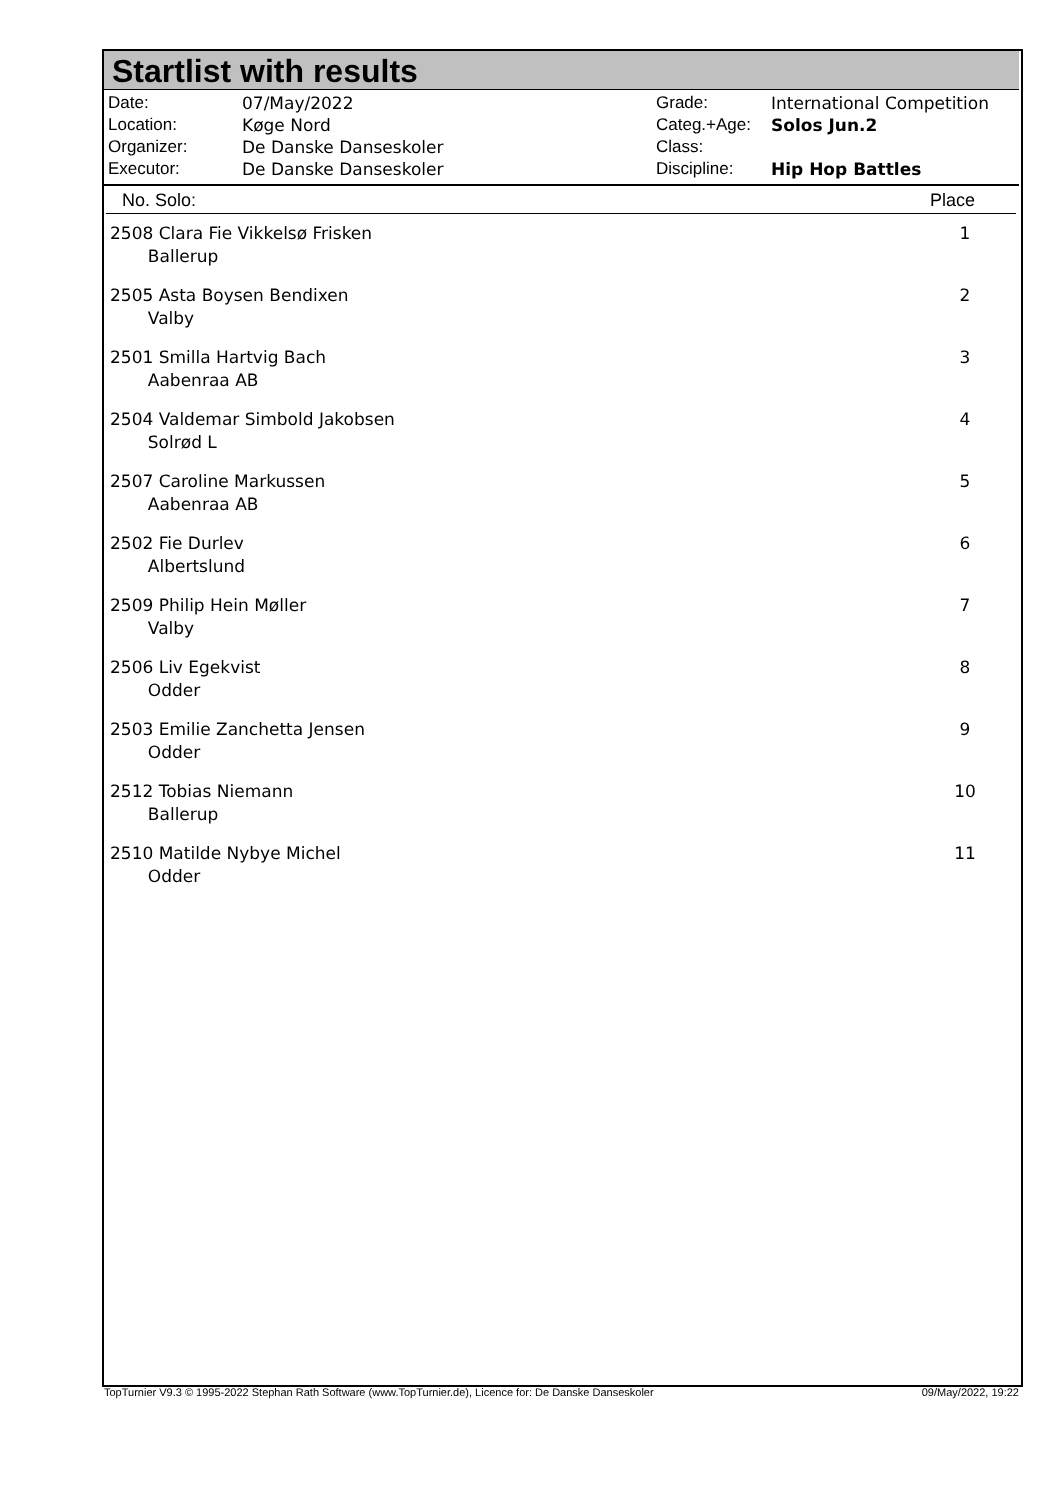Startlist with results
| Date: | 07/May/2022 |
| Location: | Køge Nord |
| Organizer: | De Danske Danseskoler |
| Executor: | De Danske Danseskoler |
| Grade: | International Competition |
| Categ.+Age: | Solos Jun.2 |
| Class: | |
| Discipline: | Hip Hop Battles |
| No. Solo: | Place |
| --- | --- |
| 2508 Clara Fie Vikkelsø Frisken Ballerup | 1 |
| 2505 Asta Boysen Bendixen Valby | 2 |
| 2501 Smilla Hartvig Bach Aabenraa AB | 3 |
| 2504 Valdemar Simbold Jakobsen Solrød L | 4 |
| 2507 Caroline Markussen Aabenraa AB | 5 |
| 2502 Fie Durlev Albertslund | 6 |
| 2509 Philip Hein Møller Valby | 7 |
| 2506 Liv Egekvist Odder | 8 |
| 2503 Emilie Zanchetta Jensen Odder | 9 |
| 2512 Tobias Niemann Ballerup | 10 |
| 2510 Matilde Nybye Michel Odder | 11 |
TopTurnier V9.3 © 1995-2022 Stephan Rath Software (www.TopTurnier.de), Licence for: De Danske Danseskoler 09/May/2022, 19:22